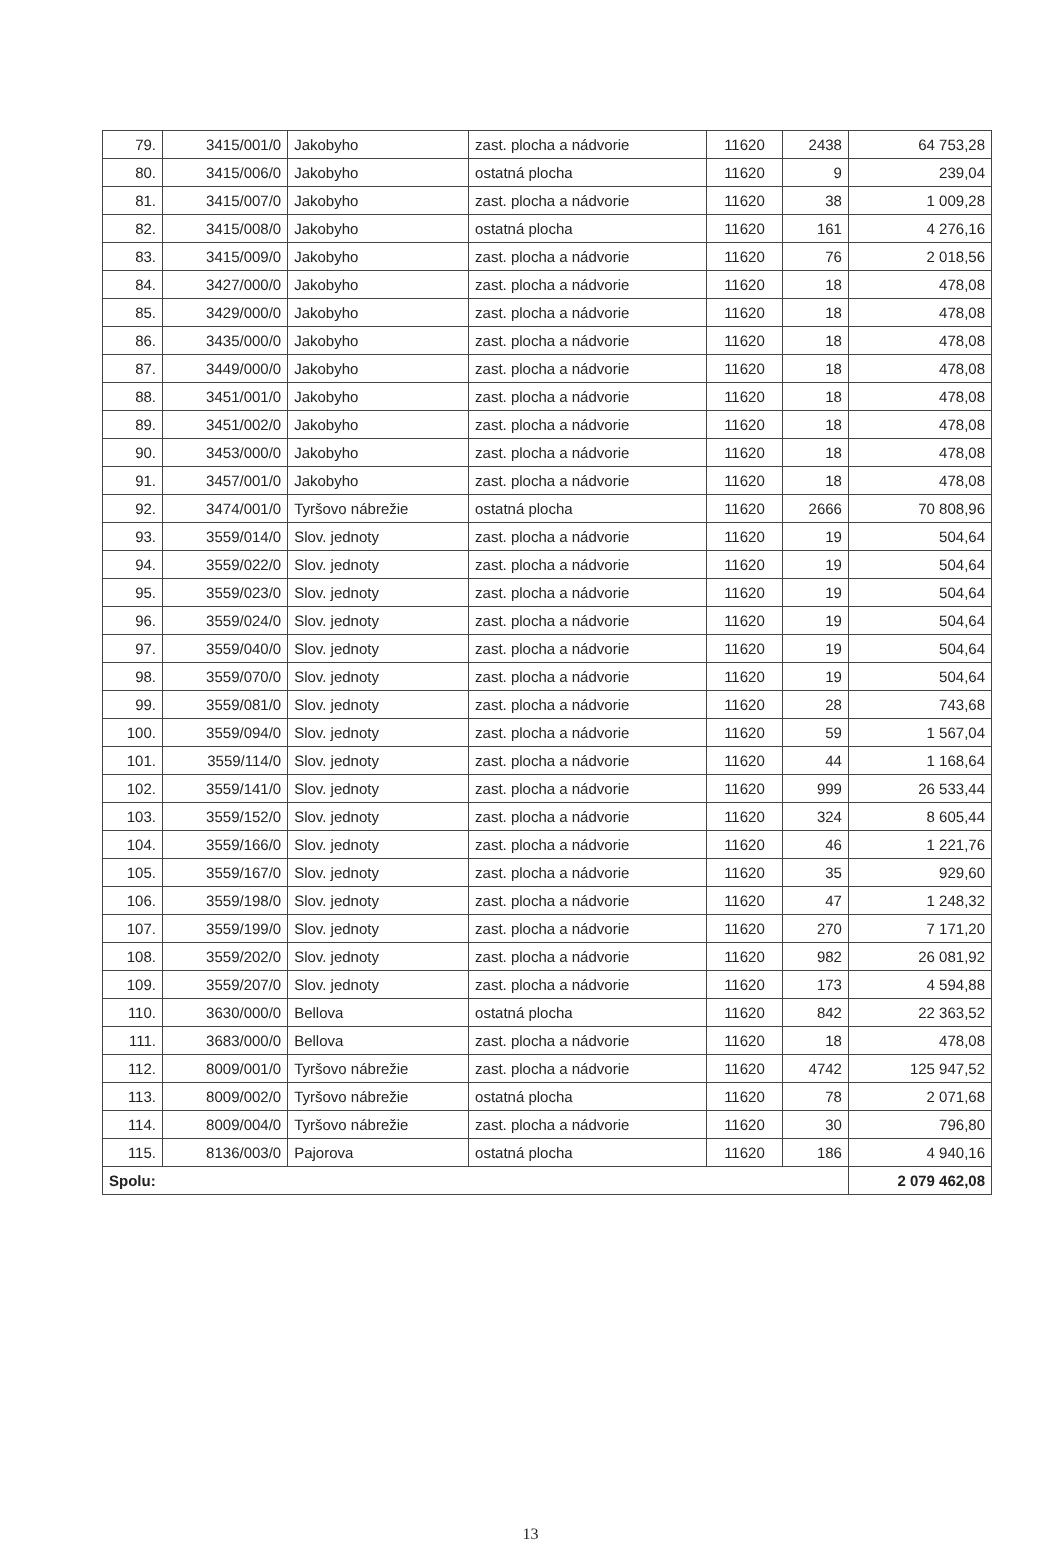| 79. | 3415/001/0 | Jakobyho | zast. plocha a nádvorie | 11620 | 2438 | 64 753,28 |
| 80. | 3415/006/0 | Jakobyho | ostatná plocha | 11620 | 9 | 239,04 |
| 81. | 3415/007/0 | Jakobyho | zast. plocha a nádvorie | 11620 | 38 | 1 009,28 |
| 82. | 3415/008/0 | Jakobyho | ostatná plocha | 11620 | 161 | 4 276,16 |
| 83. | 3415/009/0 | Jakobyho | zast. plocha a nádvorie | 11620 | 76 | 2 018,56 |
| 84. | 3427/000/0 | Jakobyho | zast. plocha a nádvorie | 11620 | 18 | 478,08 |
| 85. | 3429/000/0 | Jakobyho | zast. plocha a nádvorie | 11620 | 18 | 478,08 |
| 86. | 3435/000/0 | Jakobyho | zast. plocha a nádvorie | 11620 | 18 | 478,08 |
| 87. | 3449/000/0 | Jakobyho | zast. plocha a nádvorie | 11620 | 18 | 478,08 |
| 88. | 3451/001/0 | Jakobyho | zast. plocha a nádvorie | 11620 | 18 | 478,08 |
| 89. | 3451/002/0 | Jakobyho | zast. plocha a nádvorie | 11620 | 18 | 478,08 |
| 90. | 3453/000/0 | Jakobyho | zast. plocha a nádvorie | 11620 | 18 | 478,08 |
| 91. | 3457/001/0 | Jakobyho | zast. plocha a nádvorie | 11620 | 18 | 478,08 |
| 92. | 3474/001/0 | Tyršovo nábrežie | ostatná plocha | 11620 | 2666 | 70 808,96 |
| 93. | 3559/014/0 | Slov. jednoty | zast. plocha a nádvorie | 11620 | 19 | 504,64 |
| 94. | 3559/022/0 | Slov. jednoty | zast. plocha a nádvorie | 11620 | 19 | 504,64 |
| 95. | 3559/023/0 | Slov. jednoty | zast. plocha a nádvorie | 11620 | 19 | 504,64 |
| 96. | 3559/024/0 | Slov. jednoty | zast. plocha a nádvorie | 11620 | 19 | 504,64 |
| 97. | 3559/040/0 | Slov. jednoty | zast. plocha a nádvorie | 11620 | 19 | 504,64 |
| 98. | 3559/070/0 | Slov. jednoty | zast. plocha a nádvorie | 11620 | 19 | 504,64 |
| 99. | 3559/081/0 | Slov. jednoty | zast. plocha a nádvorie | 11620 | 28 | 743,68 |
| 100. | 3559/094/0 | Slov. jednoty | zast. plocha a nádvorie | 11620 | 59 | 1 567,04 |
| 101. | 3559/114/0 | Slov. jednoty | zast. plocha a nádvorie | 11620 | 44 | 1 168,64 |
| 102. | 3559/141/0 | Slov. jednoty | zast. plocha a nádvorie | 11620 | 999 | 26 533,44 |
| 103. | 3559/152/0 | Slov. jednoty | zast. plocha a nádvorie | 11620 | 324 | 8 605,44 |
| 104. | 3559/166/0 | Slov. jednoty | zast. plocha a nádvorie | 11620 | 46 | 1 221,76 |
| 105. | 3559/167/0 | Slov. jednoty | zast. plocha a nádvorie | 11620 | 35 | 929,60 |
| 106. | 3559/198/0 | Slov. jednoty | zast. plocha a nádvorie | 11620 | 47 | 1 248,32 |
| 107. | 3559/199/0 | Slov. jednoty | zast. plocha a nádvorie | 11620 | 270 | 7 171,20 |
| 108. | 3559/202/0 | Slov. jednoty | zast. plocha a nádvorie | 11620 | 982 | 26 081,92 |
| 109. | 3559/207/0 | Slov. jednoty | zast. plocha a nádvorie | 11620 | 173 | 4 594,88 |
| 110. | 3630/000/0 | Bellova | ostatná plocha | 11620 | 842 | 22 363,52 |
| 111. | 3683/000/0 | Bellova | zast. plocha a nádvorie | 11620 | 18 | 478,08 |
| 112. | 8009/001/0 | Tyršovo nábrežie | zast. plocha a nádvorie | 11620 | 4742 | 125 947,52 |
| 113. | 8009/002/0 | Tyršovo nábrežie | ostatná plocha | 11620 | 78 | 2 071,68 |
| 114. | 8009/004/0 | Tyršovo nábrežie | zast. plocha a nádvorie | 11620 | 30 | 796,80 |
| 115. | 8136/003/0 | Pajorova | ostatná plocha | 11620 | 186 | 4 940,16 |
| Spolu: | | | | | | 2 079 462,08 |
13